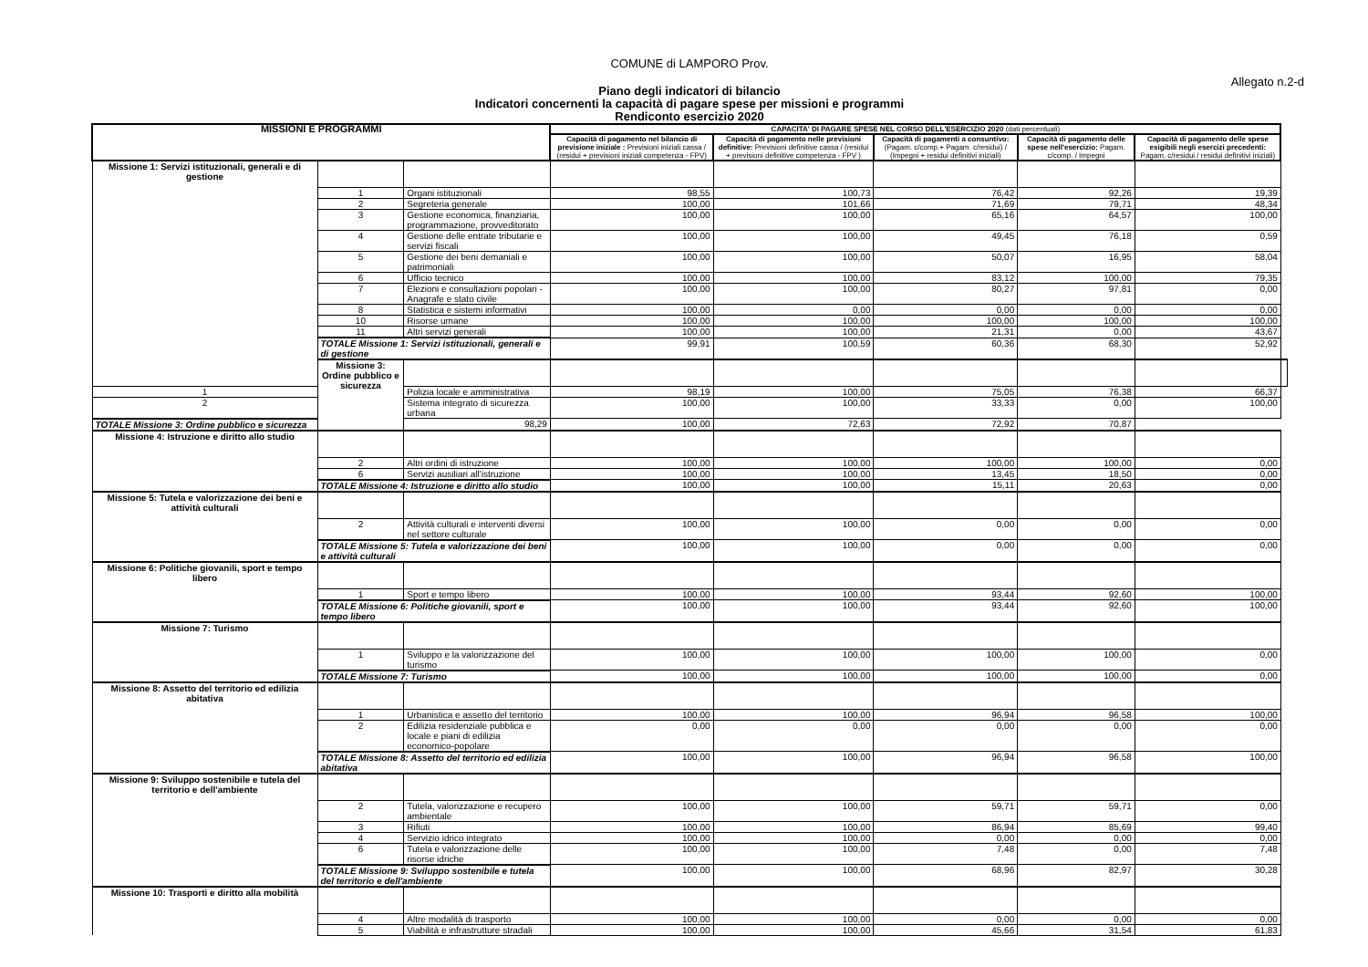COMUNE di LAMPORO Prov.
Allegato n.2-d
Piano degli indicatori di bilancio
Indicatori concernenti la capacità di pagare spese per missioni e programmi
Rendiconto esercizio 2020
| MISSIONI E PROGRAMMI | | | CAPACITA' DI PAGARE SPESE NEL CORSO DELL'ESERCIZIO 2020 (dati percentuali) | | | | | |
| --- | --- | --- | --- | --- | --- | --- | --- | --- |
| | | | Capacità di pagamento nel bilancio di previsione iniziale : Previsioni iniziali cassa / (residui + previsioni iniziali competenza - FPV) | Capacità di pagamento nelle previsioni definitive: Previsioni definitive cassa / (residui + previsioni definitive competenza - FPV ) | Capacità di pagamenti a consuntivo: (Pagam. c/comp.+ Pagam. c/residui) / (Impegni + residui definitivi iniziali) | Capacità di pagamento delle spese nell'esercizio: Pagam. c/comp. / Impegni | Capacità di pagamento delle spese esigibili negli esercizi precedenti: Pagam. c/residui / residui definitivi iniziali) | |
| Missione 1: Servizi istituzionali, generali e di gestione | | | | | | | | |
| | 1 | Organi istituzionali | 98,55 | 100,73 | 76,42 | 92,26 | 19,39 | |
| | 2 | Segreteria generale | 100,00 | 101,66 | 71,69 | 79,71 | 48,34 | |
| | 3 | Gestione economica, finanziaria, programmazione, provveditorato | 100,00 | 100,00 | 65,16 | 64,57 | 100,00 | |
| | 4 | Gestione delle entrate tributarie e servizi fiscali | 100,00 | 100,00 | 49,45 | 76,18 | 0,59 | |
| | 5 | Gestione dei beni demaniali e patrimoniali | 100,00 | 100,00 | 50,07 | 16,95 | 58,04 | |
| | 6 | Ufficio tecnico | 100,00 | 100,00 | 83,12 | 100,00 | 79,35 | |
| | 7 | Elezioni e consultazioni popolari - Anagrafe e stato civile | 100,00 | 100,00 | 80,27 | 97,81 | 0,00 | |
| | 8 | Statistica e sistemi informativi | 100,00 | 0,00 | 0,00 | 0,00 | 0,00 | |
| | 10 | Risorse umane | 100,00 | 100,00 | 100,00 | 100,00 | 100,00 | |
| | 11 | Altri servizi generali | 100,00 | 100,00 | 21,31 | 0,00 | 43,67 | |
| | TOTALE Missione 1: Servizi istituzionali, generali e di gestione | | 99,91 | 100,59 | 60,36 | 68,30 | 52,92 | |
| | Missione 3: Ordine pubblico e sicurezza | | | | | | | |
| 1 | | Polizia locale e amministrativa | 98,19 | 100,00 | 75,05 | 76,38 | 66,37 | |
| 2 | | Sistema integrato di sicurezza urbana | 100,00 | 100,00 | 33,33 | 0,00 | 100,00 | |
| TOTALE Missione 3: Ordine pubblico e sicurezza | | 98,29 | 100,00 | 72,63 | 72,92 | 70,87 | | |
| Missione 4: Istruzione e diritto allo studio | | | | | | | | |
| | 2 | Altri ordini di istruzione | 100,00 | 100,00 | 100,00 | 100,00 | 0,00 | |
| | 6 | Servizi ausiliari all'istruzione | 100,00 | 100,00 | 13,45 | 18,50 | 0,00 | |
| | TOTALE Missione 4: Istruzione e diritto allo studio | | 100,00 | 100,00 | 15,11 | 20,63 | 0,00 | |
| Missione 5: Tutela e valorizzazione dei beni e attività culturali | | | | | | | | |
| | 2 | Attività culturali e interventi diversi nel settore culturale | 100,00 | 100,00 | 0,00 | 0,00 | 0,00 | |
| | TOTALE Missione 5: Tutela e valorizzazione dei beni e attività culturali | | 100,00 | 100,00 | 0,00 | 0,00 | 0,00 | |
| Missione 6: Politiche giovanili, sport e tempo libero | | | | | | | | |
| | 1 | Sport e tempo libero | 100,00 | 100,00 | 93,44 | 92,60 | 100,00 | |
| | TOTALE Missione 6: Politiche giovanili, sport e tempo libero | | 100,00 | 100,00 | 93,44 | 92,60 | 100,00 | |
| Missione 7: Turismo | | | | | | | | |
| | 1 | Sviluppo e la valorizzazione del turismo | 100,00 | 100,00 | 100,00 | 100,00 | 0,00 | |
| | TOTALE Missione 7: Turismo | | 100,00 | 100,00 | 100,00 | 100,00 | 0,00 | |
| Missione 8: Assetto del territorio ed edilizia abitativa | | | | | | | | |
| | 1 | Urbanistica e assetto del territorio | 100,00 | 100,00 | 96,94 | 96,58 | 100,00 | |
| | 2 | Edilizia residenziale pubblica e locale e piani di edilizia economico-popolare | 0,00 | 0,00 | 0,00 | 0,00 | 0,00 | |
| | TOTALE Missione 8: Assetto del territorio ed edilizia abitativa | | 100,00 | 100,00 | 96,94 | 96,58 | 100,00 | |
| Missione 9: Sviluppo sostenibile e tutela del territorio e dell'ambiente | | | | | | | | |
| | 2 | Tutela, valorizzazione e recupero ambientale | 100,00 | 100,00 | 59,71 | 59,71 | 0,00 | |
| | 3 | Rifiuti | 100,00 | 100,00 | 86,94 | 85,69 | 99,40 | |
| | 4 | Servizio idrico integrato | 100,00 | 100,00 | 0,00 | 0,00 | 0,00 | |
| | 6 | Tutela e valorizzazione delle risorse idriche | 100,00 | 100,00 | 7,48 | 0,00 | 7,48 | |
| | TOTALE Missione 9: Sviluppo sostenibile e tutela del territorio e dell'ambiente | | 100,00 | 100,00 | 68,96 | 82,97 | 30,28 | |
| Missione 10: Trasporti e diritto alla mobilità | | | | | | | | |
| | 4 | Altre modalità di trasporto | 100,00 | 100,00 | 0,00 | 0,00 | 0,00 | |
| | 5 | Viabilità e infrastrutture stradali | 100,00 | 100,00 | 45,66 | 31,54 | 61,83 | |